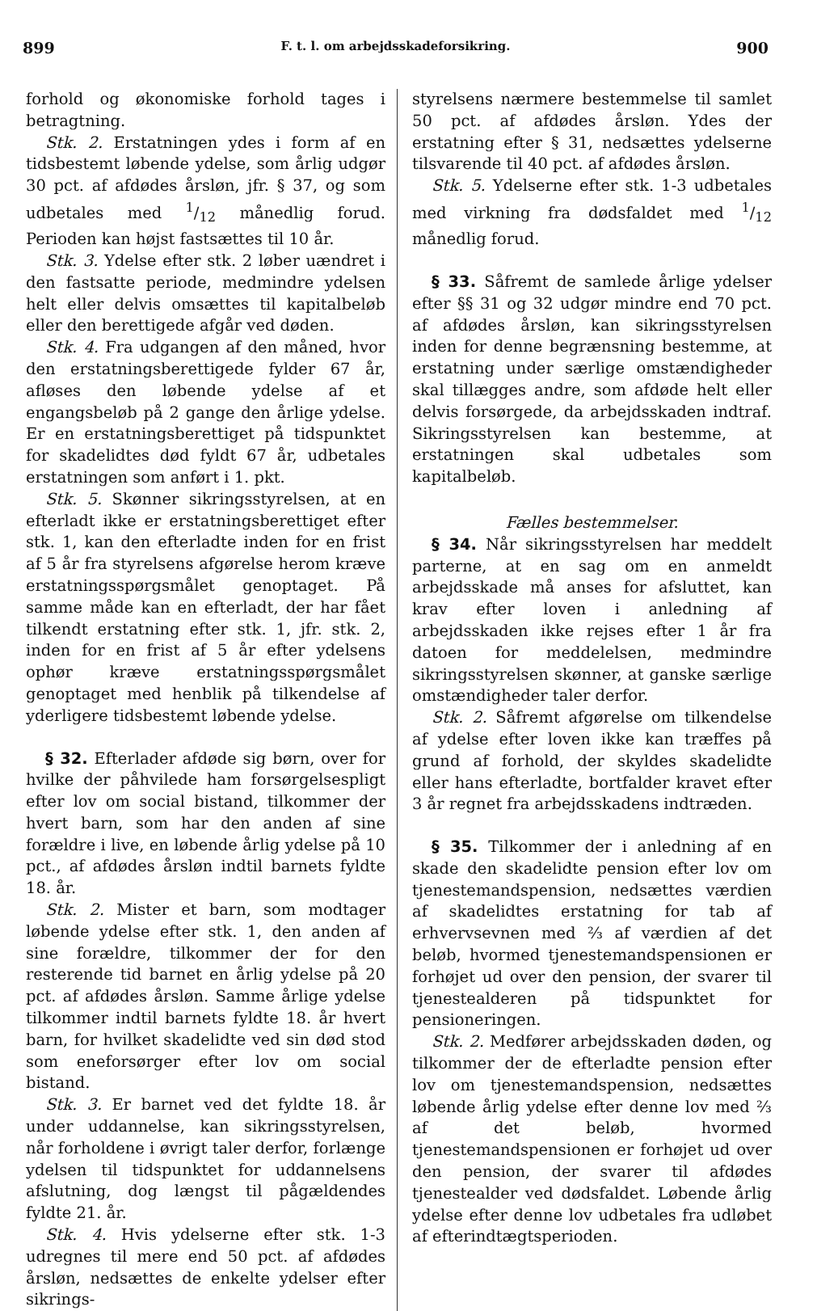899 F. t. l. om arbejdsskadeforsikring. 900
forhold og økonomiske forhold tages i betragtning.
Stk. 2. Erstatningen ydes i form af en tidsbestemt løbende ydelse, som årlig udgør 30 pct. af afdødes årsløn, jfr. § 37, og som udbetales med 1/12 månedlig forud. Perioden kan højst fastsættes til 10 år.
Stk. 3. Ydelse efter stk. 2 løber uændret i den fastsatte periode, medmindre ydelsen helt eller delvis omsættes til kapitalbeløb eller den berettigede afgår ved døden.
Stk. 4. Fra udgangen af den måned, hvor den erstatningsberettigede fylder 67 år, afløses den løbende ydelse af et engangsbeløb på 2 gange den årlige ydelse. Er en erstatningsberettiget på tidspunktet for skadelidtes død fyldt 67 år, udbetales erstatningen som anført i 1. pkt.
Stk. 5. Skønner sikringsstyrelsen, at en efterladt ikke er erstatningsberettiget efter stk. 1, kan den efterladte inden for en frist af 5 år fra styrelsens afgørelse herom kræve erstatningsspørgsmålet genoptaget. På samme måde kan en efterladt, der har fået tilkendt erstatning efter stk. 1, jfr. stk. 2, inden for en frist af 5 år efter ydelsens ophør kræve erstatningsspørgsmålet genoptaget med henblik på tilkendelse af yderligere tidsbestemt løbende ydelse.
§ 32. Efterlader afdøde sig børn, over for hvilke der påhvilede ham forsørgelsespligt efter lov om social bistand, tilkommer der hvert barn, som har den anden af sine forældre i live, en løbende årlig ydelse på 10 pct., af afdødes årsløn indtil barnets fyldte 18. år.
Stk. 2. Mister et barn, som modtager løbende ydelse efter stk. 1, den anden af sine forældre, tilkommer der for den resterende tid barnet en årlig ydelse på 20 pct. af afdødes årsløn. Samme årlige ydelse tilkommer indtil barnets fyldte 18. år hvert barn, for hvilket skadelidte ved sin død stod som eneforsørger efter lov om social bistand.
Stk. 3. Er barnet ved det fyldte 18. år under uddannelse, kan sikringsstyrelsen, når forholdene i øvrigt taler derfor, forlænge ydelsen til tidspunktet for uddannelsens afslutning, dog længst til pågældendes fyldte 21. år.
Stk. 4. Hvis ydelserne efter stk. 1-3 udregnes til mere end 50 pct. af afdødes årsløn, nedsættes de enkelte ydelser efter sikrings-
styrelsens nærmere bestemmelse til samlet 50 pct. af afdødes årsløn. Ydes der erstatning efter § 31, nedsættes ydelserne tilsvarende til 40 pct. af afdødes årsløn.
Stk. 5. Ydelserne efter stk. 1-3 udbetales med virkning fra dødsfaldet med 1/12 månedlig forud.
§ 33. Såfremt de samlede årlige ydelser efter §§ 31 og 32 udgør mindre end 70 pct. af afdødes årsløn, kan sikringsstyrelsen inden for denne begrænsning bestemme, at erstatning under særlige omstændigheder skal tillægges andre, som afdøde helt eller delvis forsørgede, da arbejdsskaden indtraf. Sikringsstyrelsen kan bestemme, at erstatningen skal udbetales som kapitalbeløb.
Fælles bestemmelser.
§ 34. Når sikringsstyrelsen har meddelt parterne, at en sag om en anmeldt arbejdsskade må anses for afsluttet, kan krav efter loven i anledning af arbejdsskaden ikke rejses efter 1 år fra datoen for meddelelsen, medmindre sikringsstyrelsen skønner, at ganske særlige omstændigheder taler derfor.
Stk. 2. Såfremt afgørelse om tilkendelse af ydelse efter loven ikke kan træffes på grund af forhold, der skyldes skadelidte eller hans efterladte, bortfalder kravet efter 3 år regnet fra arbejdsskadens indtræden.
§ 35. Tilkommer der i anledning af en skade den skadelidte pension efter lov om tjenestemandspension, nedsættes værdien af skadelidtes erstatning for tab af erhvervsevnen med ⅔ af værdien af det beløb, hvormed tjenestemandspensionen er forhøjet ud over den pension, der svarer til tjenestealderen på tidspunktet for pensioneringen.
Stk. 2. Medfører arbejdsskaden døden, og tilkommer der de efterladte pension efter lov om tjenestemandspension, nedsættes løbende årlig ydelse efter denne lov med ⅔ af det beløb, hvormed tjenestemandspensionen er forhøjet ud over den pension, der svarer til afdødes tjenestealder ved dødsfaldet. Løbende årlig ydelse efter denne lov udbetales fra udløbet af efterindtægtsperioden.